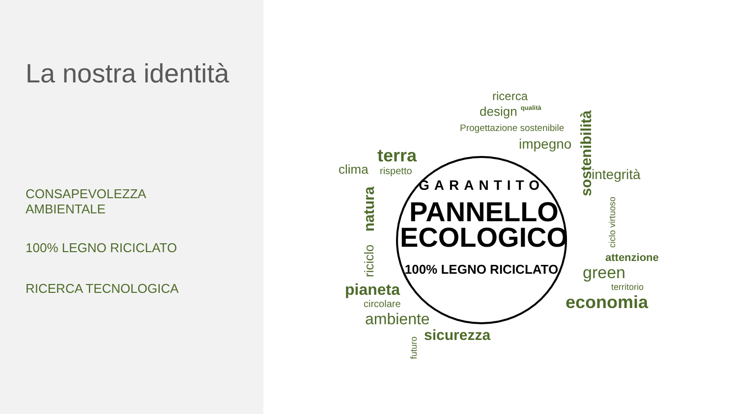La nostra identità
CONSAPEVOLEZZA
AMBIENTALE
100% LEGNO RICICLATO
RICERCA TECNOLOGICA
ricerca
design qualità
Progettazione sostenibile
impegno
terra
clima rispetto integrità
sostenibilità
natura
riciclo
ciclo virtuoso
GARANTITO
PANNELLO
ECOLOGICO
100% LEGNO RICICLATO
attenzione
green
territorio
economia
pianeta
circolare
ambiente
sicurezza
futuro